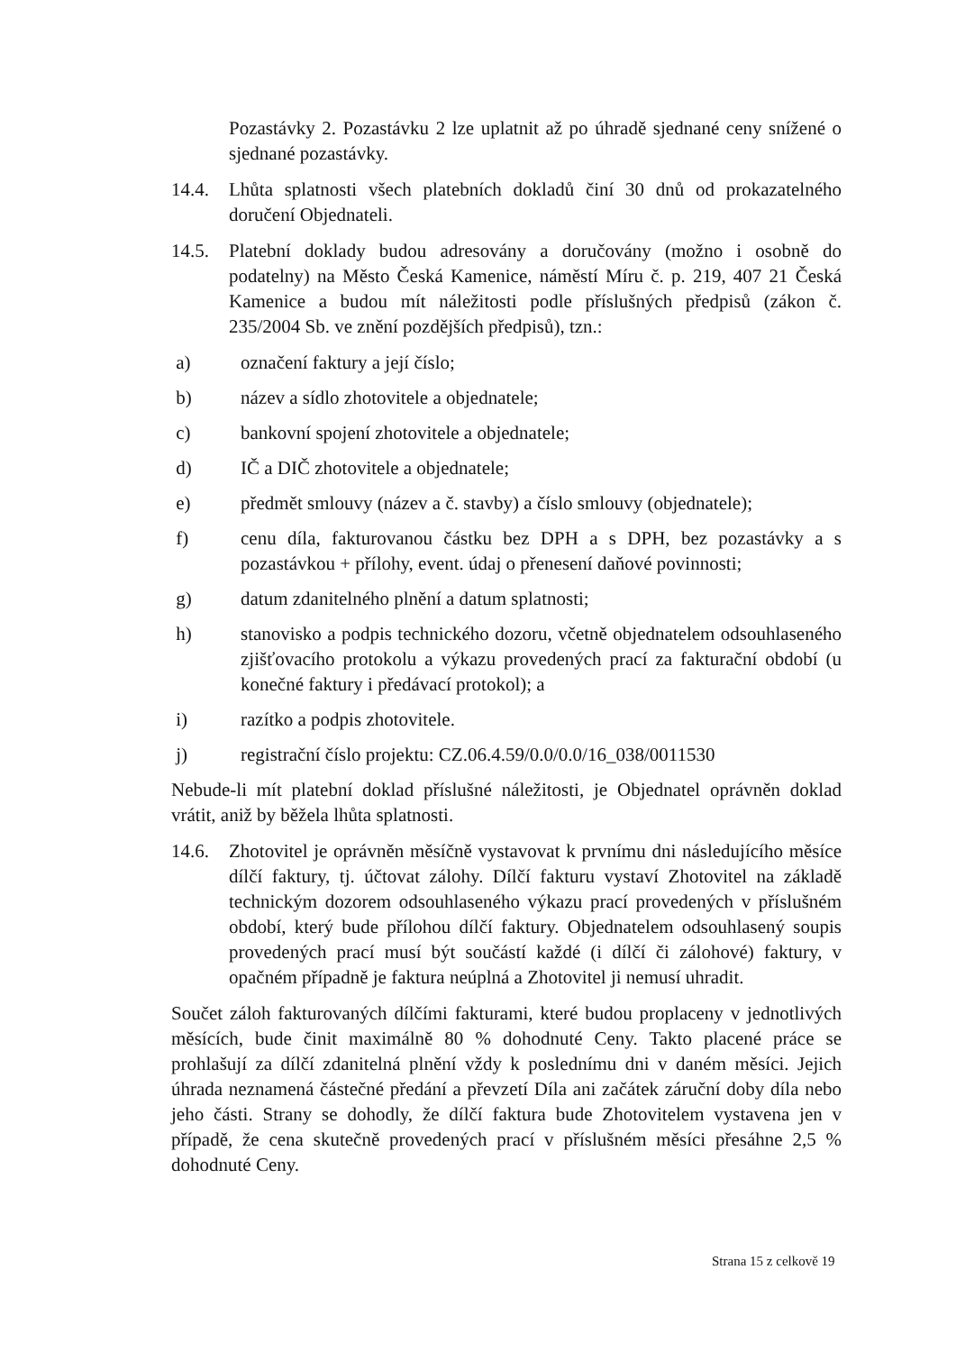Pozastávky 2. Pozastávku 2 lze uplatnit až po úhradě sjednané ceny snížené o sjednané pozastávky.
14.4. Lhůta splatnosti všech platebních dokladů činí 30 dnů od prokazatelného doručení Objednateli.
14.5. Platební doklady budou adresovány a doručovány (možno i osobně do podatelny) na Město Česká Kamenice, náměstí Míru č. p. 219, 407 21 Česká Kamenice a budou mít náležitosti podle příslušných předpisů (zákon č. 235/2004 Sb. ve znění pozdějších předpisů), tzn.:
a) označení faktury a její číslo;
b) název a sídlo zhotovitele a objednatele;
c) bankovní spojení zhotovitele a objednatele;
d) IČ a DIČ zhotovitele a objednatele;
e) předmět smlouvy (název a č. stavby) a číslo smlouvy (objednatele);
f) cenu díla, fakturovanou částku bez DPH a s DPH, bez pozastávky a s pozastávkou + přílohy, event. údaj o přenesení daňové povinnosti;
g) datum zdanitelného plnění a datum splatnosti;
h) stanovisko a podpis technického dozoru, včetně objednatelem odsouhlaseného zjišťovacího protokolu a výkazu provedených prací za fakturační období (u konečné faktury i předávací protokol); a
i) razítko a podpis zhotovitele.
j) registrační číslo projektu: CZ.06.4.59/0.0/0.0/16_038/0011530
Nebude-li mít platební doklad příslušné náležitosti, je Objednatel oprávněn doklad vrátit, aniž by běžela lhůta splatnosti.
14.6. Zhotovitel je oprávněn měsíčně vystavovat k prvnímu dni následujícího měsíce dílčí faktury, tj. účtovat zálohy. Dílčí fakturu vystaví Zhotovitel na základě technickým dozorem odsouhlaseného výkazu prací provedených v příslušném období, který bude přílohou dílčí faktury. Objednatelem odsouhlasený soupis provedených prací musí být součástí každé (i dílčí či zálohové) faktury, v opačném případně je faktura neúplná a Zhotovitel ji nemusí uhradit.
Součet záloh fakturovaných dílčími fakturami, které budou proplaceny v jednotlivých měsících, bude činit maximálně 80 % dohodnuté Ceny. Takto placené práce se prohlašují za dílčí zdanitelná plnění vždy k poslednímu dni v daném měsíci. Jejich úhrada neznamená částečné předání a převzetí Díla ani začátek záruční doby díla nebo jeho části. Strany se dohodly, že dílčí faktura bude Zhotovitelem vystavena jen v případě, že cena skutečně provedených prací v příslušném měsíci přesáhne 2,5 % dohodnuté Ceny.
Strana 15 z celkově 19